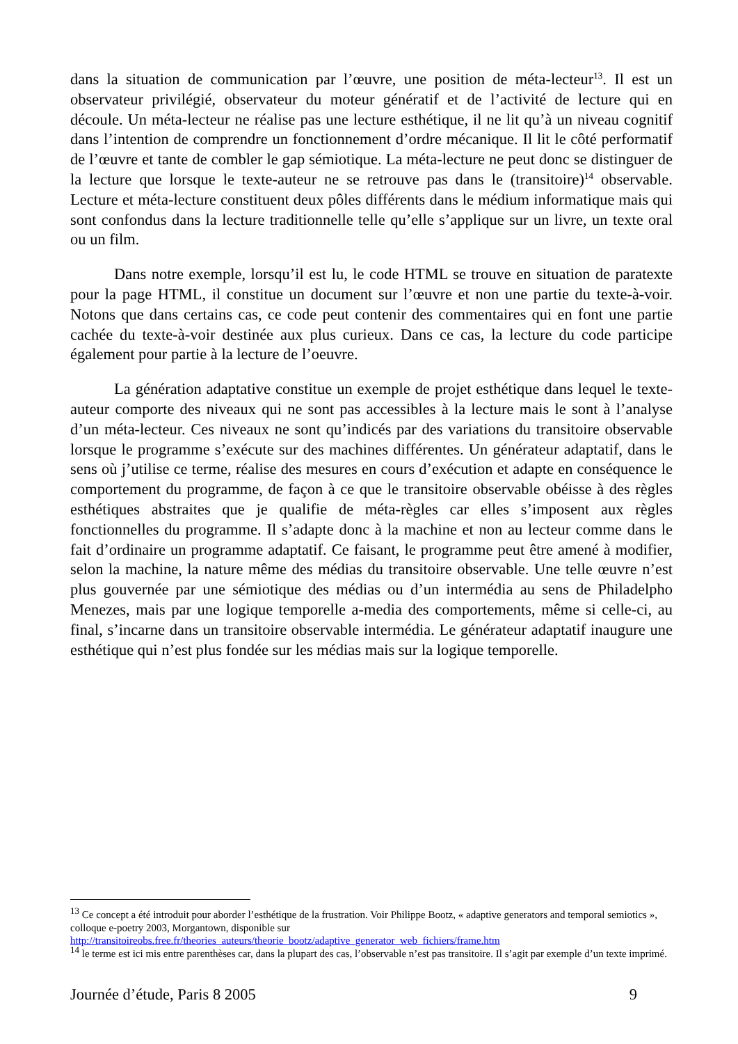dans la situation de communication par l’œuvre, une position de méta-lecteur<sup>13</sup>. Il est un observateur privilégié, observateur du moteur génératif et de l’activité de lecture qui en découle. Un méta-lecteur ne réalise pas une lecture esthétique, il ne lit qu’à un niveau cognitif dans l’intention de comprendre un fonctionnement d’ordre mécanique. Il lit le côté performatif de l’œuvre et tante de combler le gap sémiotique. La méta-lecture ne peut donc se distinguer de la lecture que lorsque le texte-auteur ne se retrouve pas dans le (transitoire)<sup>14</sup> observable. Lecture et méta-lecture constituent deux pôles différents dans le médium informatique mais qui sont confondus dans la lecture traditionnelle telle qu’elle s’applique sur un livre, un texte oral ou un film.
Dans notre exemple, lorsqu’il est lu, le code HTML se trouve en situation de paratexte pour la page HTML, il constitue un document sur l’œuvre et non une partie du texte-à-voir. Notons que dans certains cas, ce code peut contenir des commentaires qui en font une partie cachée du texte-à-voir destinée aux plus curieux. Dans ce cas, la lecture du code participe également pour partie à la lecture de l’oeuvre.
La génération adaptative constitue un exemple de projet esthétique dans lequel le texte-auteur comporte des niveaux qui ne sont pas accessibles à la lecture mais le sont à l’analyse d’un méta-lecteur. Ces niveaux ne sont qu’indicés par des variations du transitoire observable lorsque le programme s’exécute sur des machines différentes. Un générateur adaptatif, dans le sens où j’utilise ce terme, réalise des mesures en cours d’exécution et adapte en conséquence le comportement du programme, de façon à ce que le transitoire observable obéisse à des règles esthétiques abstraites que je qualifie de méta-règles car elles s’imposent aux règles fonctionnelles du programme. Il s’adapte donc à la machine et non au lecteur comme dans le fait d’ordinaire un programme adaptatif. Ce faisant, le programme peut être amené à modifier, selon la machine, la nature même des médias du transitoire observable. Une telle œuvre n’est plus gouvernée par une sémiotique des médias ou d’un intermédia au sens de Philadelpho Menezes, mais par une logique temporelle a-media des comportements, même si celle-ci, au final, s’incarne dans un transitoire observable intermédia. Le générateur adaptatif inaugure une esthétique qui n’est plus fondée sur les médias mais sur la logique temporelle.
<sup>13</sup> Ce concept a été introduit pour aborder l’esthétique de la frustration. Voir Philippe Bootz, « adaptive generators and temporal semiotics », colloque e-poetry 2003, Morgantown, disponible sur http://transitoireobs.free.fr/theories_auteurs/theorie_bootz/adaptive_generator_web_fichiers/frame.htm
<sup>14</sup> le terme est ici mis entre parenthèses car, dans la plupart des cas, l’observable n’est pas transitoire. Il s’agit par exemple d’un texte imprimé.
Journée d’étude, Paris 8 2005 9